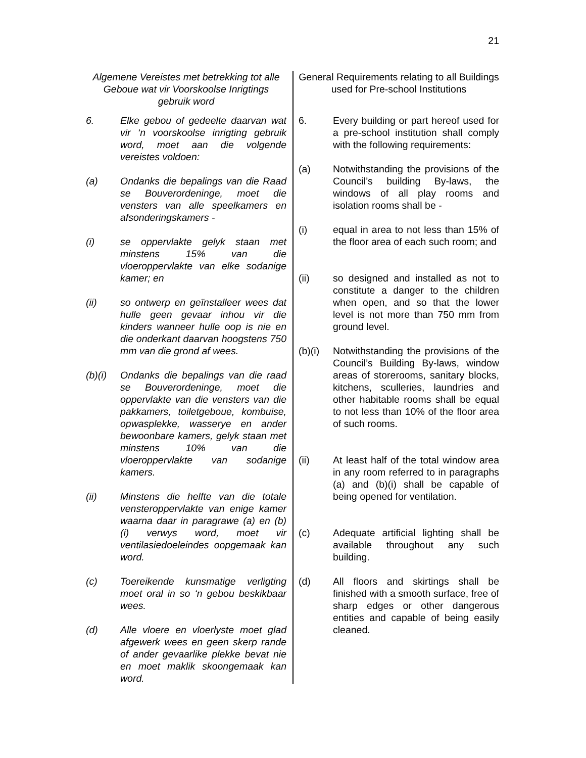21
Algemene Vereistes met betrekking tot alle Geboue wat vir Voorskoolse Inrigtings gebruik word
6. Elke gebou of gedeelte daarvan wat vir ‘n voorskoolse inrigting gebruik word, moet aan die volgende vereistes voldoen:
(a) Ondanks die bepalings van die Raad se Bouverordeninge, moet die vensters van alle speelkamers en afsonderingskamers -
(i) se oppervlakte gelyk staan met minstens 15% van die vloeroppervlakte van elke sodanige kamer; en
(ii) so ontwerp en geïnstalleer wees dat hulle geen gevaar inhou vir die kinders wanneer hulle oop is nie en die onderkant daarvan hoogstens 750 mm van die grond af wees.
(b)(i)
Ondanks die bepalings van die raad se Bouverordeninge, moet die oppervlakte van die vensters van die pakkamers, toiletgeboue, kombuise, opwasplekke, wasserye en ander bewoonbare kamers, gelyk staan met minstens 10% van die vloeroppervlakte van sodanige kamers.
(ii) Minstens die helfte van die totale vensteroppervlakte van enige kamer waarna daar in paragrawe (a) en (b)(i) verwys word, moet vir ventilasiedoeleindes oopgemaak kan word.
(c) Toereikende kunsmatige verligting moet oral in so ‘n gebou beskikbaar wees.
(d) Alle vloere en vloerlyste moet glad afgewerk wees en geen skerp rande of ander gevaarlike plekke bevat nie en moet maklik skoongemaak kan word.
General Requirements relating to all Buildings used for Pre-school Institutions
6. Every building or part hereof used for a pre-school institution shall comply with the following requirements:
(a) Notwithstanding the provisions of the Council’s building By-laws, the windows of all play rooms and isolation rooms shall be -
(i) equal in area to not less than 15% of the floor area of each such room; and
(ii) so designed and installed as not to constitute a danger to the children when open, and so that the lower level is not more than 750 mm from ground level.
(b)(i)
Notwithstanding the provisions of the Council’s Building By-laws, window areas of storerooms, sanitary blocks, kitchens, sculleries, laundries and other habitable rooms shall be equal to not less than 10% of the floor area of such rooms.
(ii) At least half of the total window area in any room referred to in paragraphs (a) and (b)(i) shall be capable of being opened for ventilation.
(c) Adequate artificial lighting shall be available throughout any such building.
(d) All floors and skirtings shall be finished with a smooth surface, free of sharp edges or other dangerous entities and capable of being easily cleaned.